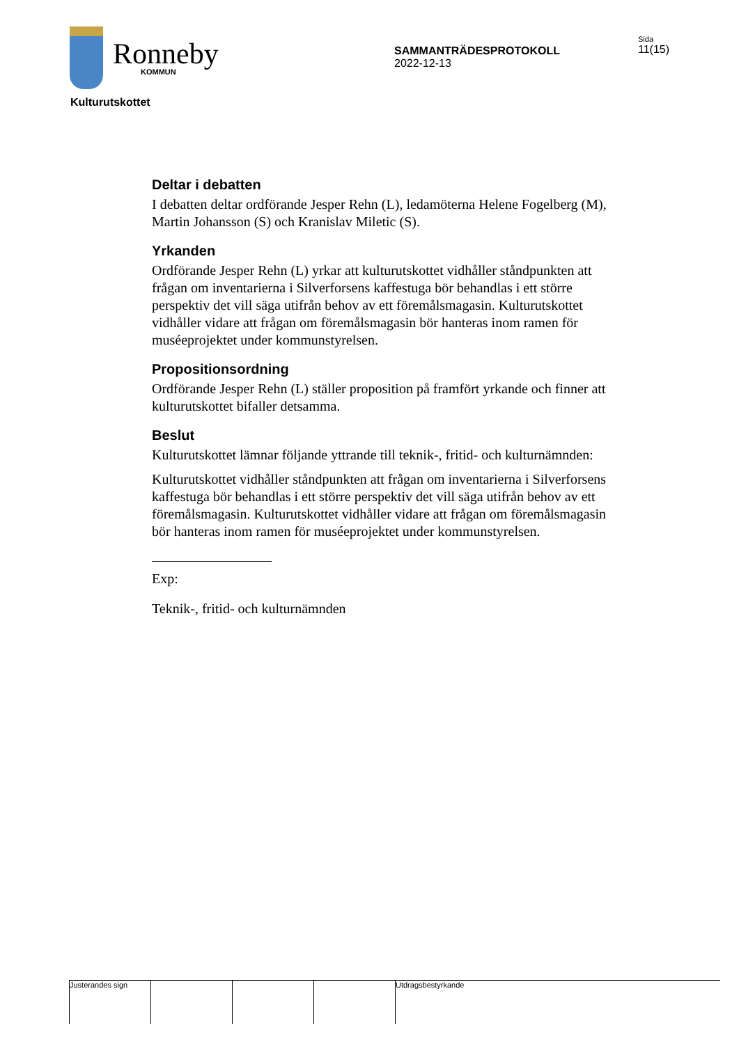Ronneby
KOMMUN
SAMMANTRÄDESPROTOKOLL
2022-12-13
Sida
11(15)
Kulturutskottet
Deltar i debatten
I debatten deltar ordförande Jesper Rehn (L), ledamöterna Helene Fogelberg (M), Martin Johansson (S) och Kranislav Miletic (S).
Yrkanden
Ordförande Jesper Rehn (L) yrkar att kulturutskottet vidhåller ståndpunkten att frågan om inventarierna i Silverforsens kaffestuga bör behandlas i ett större perspektiv det vill säga utifrån behov av ett föremålsmagasin. Kulturutskottet vidhåller vidare att frågan om föremålsmagasin bör hanteras inom ramen för muséeprojektet under kommunstyrelsen.
Propositionsordning
Ordförande Jesper Rehn (L) ställer proposition på framfört yrkande och finner att kulturutskottet bifaller detsamma.
Beslut
Kulturutskottet lämnar följande yttrande till teknik-, fritid- och kulturnämnden:
Kulturutskottet vidhåller ståndpunkten att frågan om inventarierna i Silverforsens kaffestuga bör behandlas i ett större perspektiv det vill säga utifrån behov av ett föremålsmagasin. Kulturutskottet vidhåller vidare att frågan om föremålsmagasin bör hanteras inom ramen för muséeprojektet under kommunstyrelsen.
Exp:
Teknik-, fritid- och kulturnämnden
Justerandes sign Utdragsbestyrkande